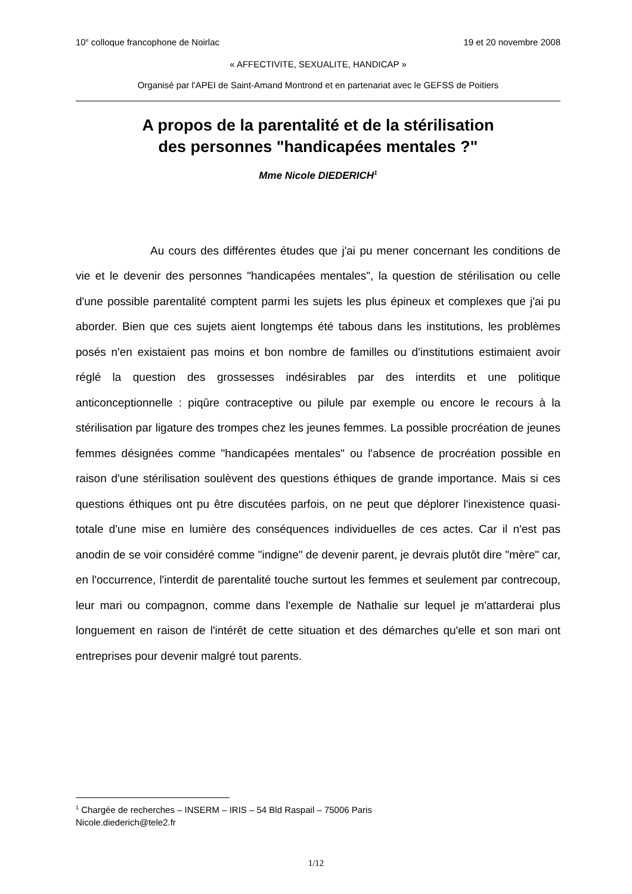10<sup>e</sup> colloque francophone de Noirlac 19 et 20 novembre 2008
« AFFECTIVITE, SEXUALITE, HANDICAP »
Organisé par l'APEI de Saint-Amand Montrond et en partenariat avec le GEFSS de Poitiers
A propos de la parentalité et de la stérilisation
des personnes "handicapées mentales ?"
Mme Nicole DIEDERICH<sup>1</sup>
Au cours des différentes études que j'ai pu mener concernant les conditions de vie et le devenir des personnes "handicapées mentales", la question de stérilisation ou celle d'une possible parentalité comptent parmi les sujets les plus épineux et complexes que j'ai pu aborder. Bien que ces sujets aient longtemps été tabous dans les institutions, les problèmes posés n'en existaient pas moins et bon nombre de familles ou d'institutions estimaient avoir réglé la question des grossesses indésirables par des interdits et une politique anticonceptionnelle : piqûre contraceptive ou pilule par exemple ou encore le recours à la stérilisation par ligature des trompes chez les jeunes femmes. La possible procréation de jeunes femmes désignées comme "handicapées mentales" ou l'absence de procréation possible en raison d'une stérilisation soulèvent des questions éthiques de grande importance. Mais si ces questions éthiques ont pu être discutées parfois, on ne peut que déplorer l'inexistence quasi-totale d'une mise en lumière des conséquences individuelles de ces actes. Car il n'est pas anodin de se voir considéré comme "indigne" de devenir parent, je devrais plutôt dire "mère" car, en l'occurrence, l'interdit de parentalité touche surtout les femmes et seulement par contrecoup, leur mari ou compagnon, comme dans l'exemple de Nathalie sur lequel je m'attarderai plus longuement en raison de l'intérêt de cette situation et des démarches qu'elle et son mari ont entreprises pour devenir malgré tout parents.
<sup>1</sup> Chargée de recherches – INSERM – IRIS – 54 Bld Raspail – 75006 Paris
Nicole.diederich@tele2.fr
1/12